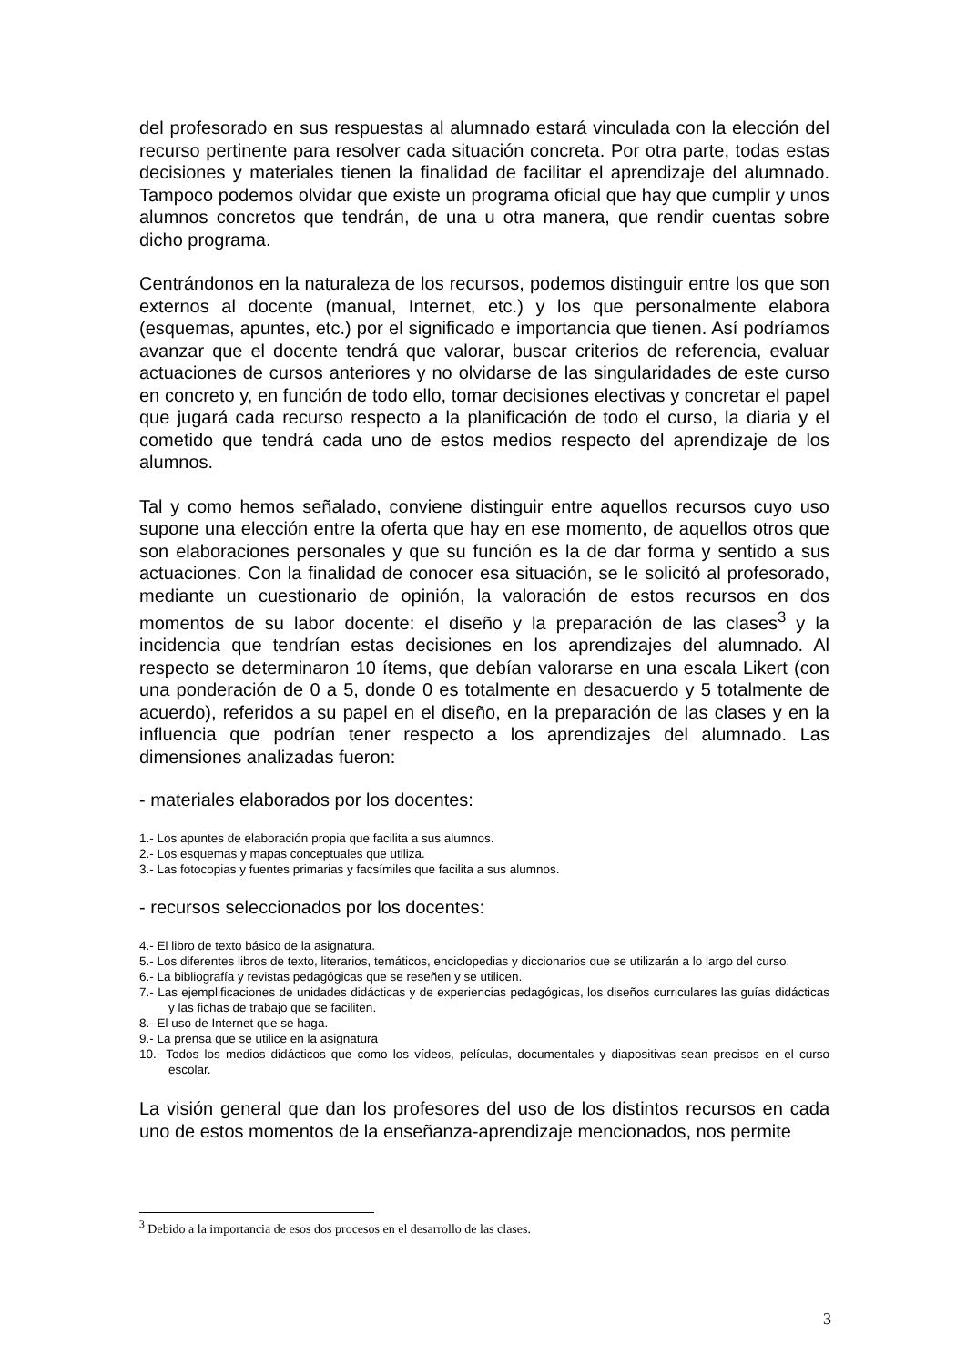del profesorado en sus respuestas al alumnado estará vinculada con la elección del recurso pertinente para resolver cada situación concreta. Por otra parte, todas estas decisiones y materiales tienen la finalidad de facilitar el aprendizaje del alumnado. Tampoco podemos olvidar que existe un programa oficial que hay que cumplir y unos alumnos concretos que tendrán, de una u otra manera, que rendir cuentas sobre dicho programa.
Centrándonos en la naturaleza de los recursos, podemos distinguir entre los que son externos al docente (manual, Internet, etc.) y los que personalmente elabora (esquemas, apuntes, etc.) por el significado e importancia que tienen. Así podríamos avanzar que el docente tendrá que valorar, buscar criterios de referencia, evaluar actuaciones de cursos anteriores y no olvidarse de las singularidades de este curso en concreto y, en función de todo ello, tomar decisiones electivas y concretar el papel que jugará cada recurso respecto a la planificación de todo el curso, la diaria y el cometido que tendrá cada uno de estos medios respecto del aprendizaje de los alumnos.
Tal y como hemos señalado, conviene distinguir entre aquellos recursos cuyo uso supone una elección entre la oferta que hay en ese momento, de aquellos otros que son elaboraciones personales y que su función es la de dar forma y sentido a sus actuaciones. Con la finalidad de conocer esa situación, se le solicitó al profesorado, mediante un cuestionario de opinión, la valoración de estos recursos en dos momentos de su labor docente: el diseño y la preparación de las clases<sup>3</sup> y la incidencia que tendrían estas decisiones en los aprendizajes del alumnado. Al respecto se determinaron 10 ítems, que debían valorarse en una escala Likert (con una ponderación de 0 a 5, donde 0 es totalmente en desacuerdo y 5 totalmente de acuerdo), referidos a su papel en el diseño, en la preparación de las clases y en la influencia que podrían tener respecto a los aprendizajes del alumnado. Las dimensiones analizadas fueron:
- materiales elaborados por los docentes:
1.- Los apuntes de elaboración propia que facilita a sus alumnos.
2.- Los esquemas y mapas conceptuales que utiliza.
3.- Las fotocopias y fuentes primarias y facsímiles que facilita a sus alumnos.
- recursos seleccionados por los docentes:
4.- El libro de texto básico de la asignatura.
5.- Los diferentes libros de texto, literarios, temáticos, enciclopedias y diccionarios que se utilizarán a lo largo del curso.
6.- La bibliografía y revistas pedagógicas que se reseñen y se utilicen.
7.- Las ejemplificaciones de unidades didácticas y de experiencias pedagógicas, los diseños curriculares las guías didácticas y las fichas de trabajo que se faciliten.
8.- El uso de Internet que se haga.
9.- La prensa que se utilice en la asignatura
10.- Todos los medios didácticos que como los vídeos, películas, documentales y diapositivas sean precisos en el curso escolar.
La visión general que dan los profesores del uso de los distintos recursos en cada uno de estos momentos de la enseñanza-aprendizaje mencionados, nos permite
<sup>3</sup> Debido a la importancia de esos dos procesos en el desarrollo de las clases.
3